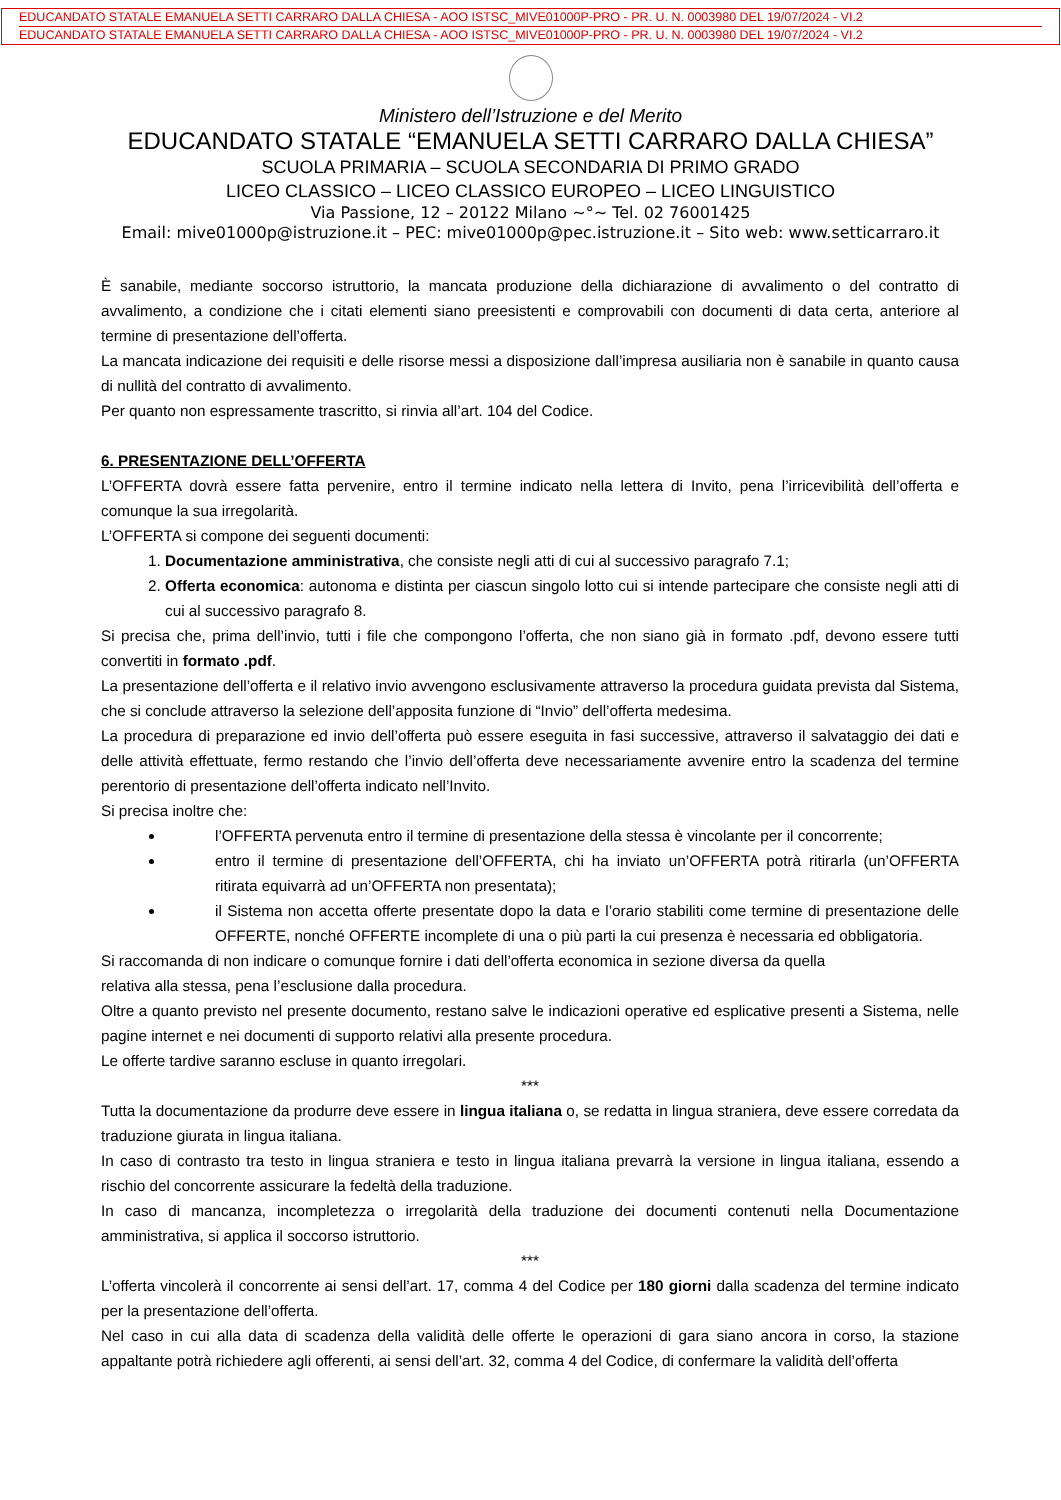EDUCANDATO STATALE EMANUELA SETTI CARRARO DALLA CHIESA - AOO ISTSC_MIVE01000P-PRO - PR. U. N. 0003980 DEL 19/07/2024 - VI.2
EDUCANDATO STATALE EMANUELA SETTI CARRARO DALLA CHIESA - AOO ISTSC_MIVE01000P-PRO - PR. U. N. 0003980 DEL 19/07/2024 - VI.2
Ministero dell’Istruzione e del Merito
EDUCANDATO STATALE “EMANUELA SETTI CARRARO DALLA CHIESA”
SCUOLA PRIMARIA – SCUOLA SECONDARIA DI PRIMO GRADO
LICEO CLASSICO – LICEO CLASSICO EUROPEO – LICEO LINGUISTICO
Via Passione, 12 – 20122 Milano ~°~ Tel. 02 76001425
Email: mive01000p@istruzione.it – PEC: mive01000p@pec.istruzione.it – Sito web: www.setticarraro.it
È sanabile, mediante soccorso istruttorio, la mancata produzione della dichiarazione di avvalimento o del contratto di avvalimento, a condizione che i citati elementi siano preesistenti e comprovabili con documenti di data certa, anteriore al termine di presentazione dell’offerta.
La mancata indicazione dei requisiti e delle risorse messi a disposizione dall’impresa ausiliaria non è sanabile in quanto causa di nullità del contratto di avvalimento.
Per quanto non espressamente trascritto, si rinvia all’art. 104 del Codice.
6. PRESENTAZIONE DELL’OFFERTA
L’OFFERTA dovrà essere fatta pervenire, entro il termine indicato nella lettera di Invito, pena l’irricevibilità dell’offerta e comunque la sua irregolarità.
L’OFFERTA si compone dei seguenti documenti:
1. Documentazione amministrativa, che consiste negli atti di cui al successivo paragrafo 7.1;
2. Offerta economica: autonoma e distinta per ciascun singolo lotto cui si intende partecipare che consiste negli atti di cui al successivo paragrafo 8.
Si precisa che, prima dell’invio, tutti i file che compongono l’offerta, che non siano già in formato .pdf, devono essere tutti convertiti in formato .pdf.
La presentazione dell’offerta e il relativo invio avvengono esclusivamente attraverso la procedura guidata prevista dal Sistema, che si conclude attraverso la selezione dell’apposita funzione di “Invio” dell’offerta medesima.
La procedura di preparazione ed invio dell’offerta può essere eseguita in fasi successive, attraverso il salvataggio dei dati e delle attività effettuate, fermo restando che l’invio dell’offerta deve necessariamente avvenire entro la scadenza del termine perentorio di presentazione dell’offerta indicato nell’Invito.
Si precisa inoltre che:
l’OFFERTA pervenuta entro il termine di presentazione della stessa è vincolante per il concorrente;
entro il termine di presentazione dell’OFFERTA, chi ha inviato un’OFFERTA potrà ritirarla (un’OFFERTA ritirata equivarrà ad un’OFFERTA non presentata);
il Sistema non accetta offerte presentate dopo la data e l’orario stabiliti come termine di presentazione delle OFFERTE, nonché OFFERTE incomplete di una o più parti la cui presenza è necessaria ed obbligatoria.
Si raccomanda di non indicare o comunque fornire i dati dell’offerta economica in sezione diversa da quella
relativa alla stessa, pena l’esclusione dalla procedura.
Oltre a quanto previsto nel presente documento, restano salve le indicazioni operative ed esplicative presenti a Sistema, nelle pagine internet e nei documenti di supporto relativi alla presente procedura.
Le offerte tardive saranno escluse in quanto irregolari.
***
Tutta la documentazione da produrre deve essere in lingua italiana o, se redatta in lingua straniera, deve essere corredata da traduzione giurata in lingua italiana.
In caso di contrasto tra testo in lingua straniera e testo in lingua italiana prevarrà la versione in lingua italiana, essendo a rischio del concorrente assicurare la fedeltà della traduzione.
In caso di mancanza, incompletezza o irregolarità della traduzione dei documenti contenuti nella Documentazione amministrativa, si applica il soccorso istruttorio.
***
L’offerta vincolerà il concorrente ai sensi dell’art. 17, comma 4 del Codice per 180 giorni dalla scadenza del termine indicato per la presentazione dell’offerta.
Nel caso in cui alla data di scadenza della validità delle offerte le operazioni di gara siano ancora in corso, la stazione appaltante potrà richiedere agli offerenti, ai sensi dell’art. 32, comma 4 del Codice, di confermare la validità dell’offerta